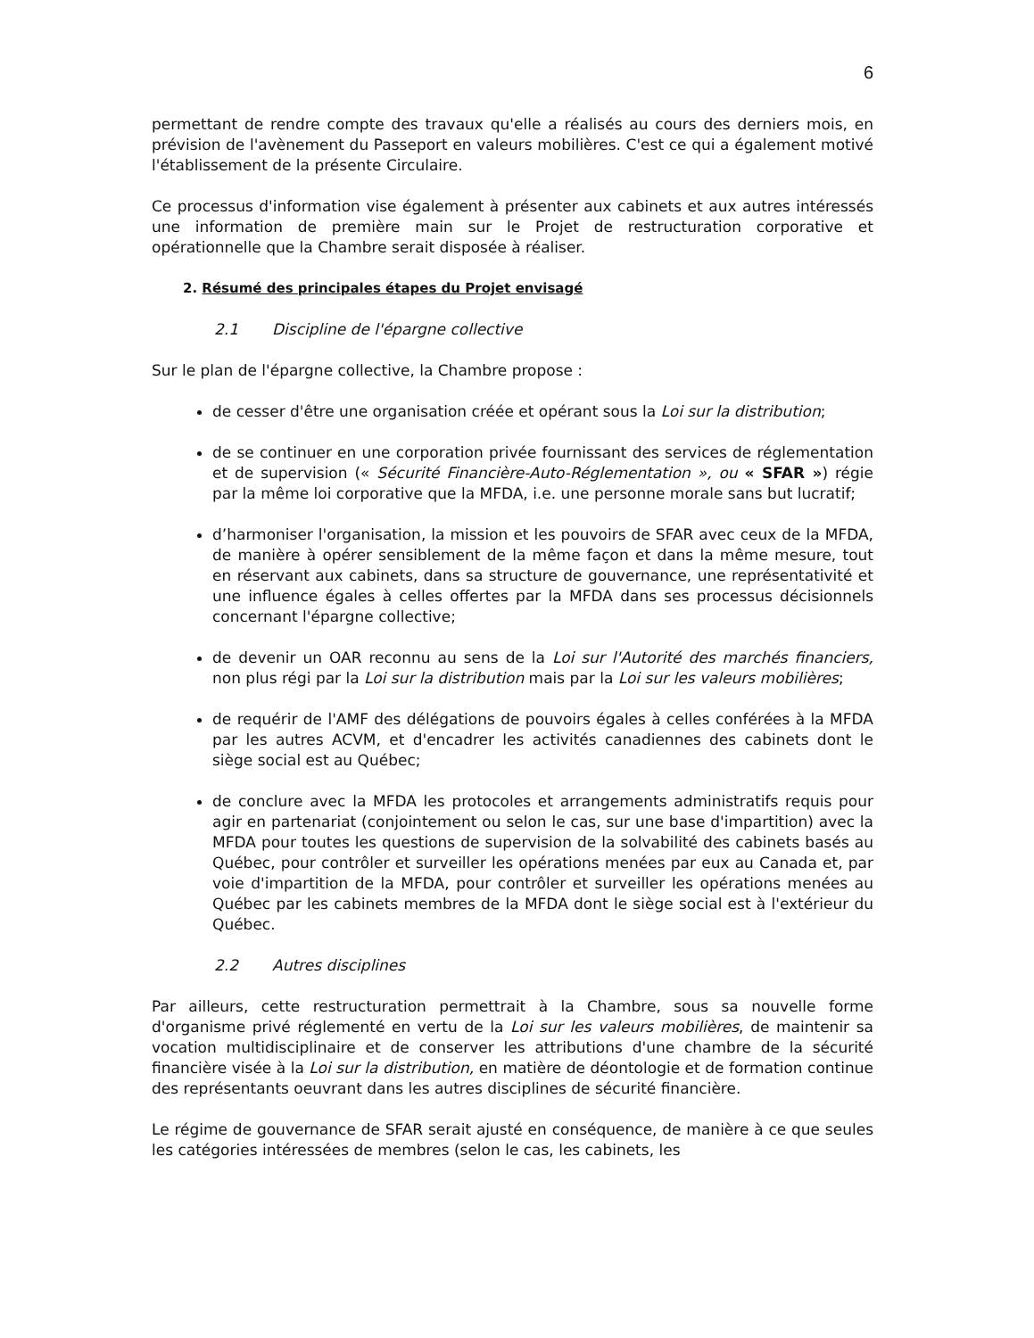6
permettant de rendre compte des travaux qu'elle a réalisés au cours des derniers mois, en prévision de l'avènement du Passeport en valeurs mobilières. C'est ce qui a également motivé l'établissement de la présente Circulaire.
Ce processus d'information vise également à présenter aux cabinets et aux autres intéressés une information de première main sur le Projet de restructuration corporative et opérationnelle que la Chambre serait disposée à réaliser.
2. Résumé des principales étapes du Projet envisagé
2.1 Discipline de l'épargne collective
Sur le plan de l'épargne collective, la Chambre propose :
de cesser d'être une organisation créée et opérant sous la Loi sur la distribution;
de se continuer en une corporation privée fournissant des services de réglementation et de supervision (« Sécurité Financière-Auto-Réglementation », ou « SFAR ») régie par la même loi corporative que la MFDA, i.e. une personne morale sans but lucratif;
d’harmoniser l'organisation, la mission et les pouvoirs de SFAR avec ceux de la MFDA, de manière à opérer sensiblement de la même façon et dans la même mesure, tout en réservant aux cabinets, dans sa structure de gouvernance, une représentativité et une influence égales à celles offertes par la MFDA dans ses processus décisionnels concernant l'épargne collective;
de devenir un OAR reconnu au sens de la Loi sur l'Autorité des marchés financiers, non plus régi par la Loi sur la distribution mais par la Loi sur les valeurs mobilières;
de requérir de l'AMF des délégations de pouvoirs égales à celles conférées à la MFDA par les autres ACVM, et d'encadrer les activités canadiennes des cabinets dont le siège social est au Québec;
de conclure avec la MFDA les protocoles et arrangements administratifs requis pour agir en partenariat (conjointement ou selon le cas, sur une base d'impartition) avec la MFDA pour toutes les questions de supervision de la solvabilité des cabinets basés au Québec, pour contrôler et surveiller les opérations menées par eux au Canada et, par voie d'impartition de la MFDA, pour contrôler et surveiller les opérations menées au Québec par les cabinets membres de la MFDA dont le siège social est à l'extérieur du Québec.
2.2 Autres disciplines
Par ailleurs, cette restructuration permettrait à la Chambre, sous sa nouvelle forme d'organisme privé réglementé en vertu de la Loi sur les valeurs mobilières, de maintenir sa vocation multidisciplinaire et de conserver les attributions d'une chambre de la sécurité financière visée à la Loi sur la distribution, en matière de déontologie et de formation continue des représentants oeuvrant dans les autres disciplines de sécurité financière.
Le régime de gouvernance de SFAR serait ajusté en conséquence, de manière à ce que seules les catégories intéressées de membres (selon le cas, les cabinets, les